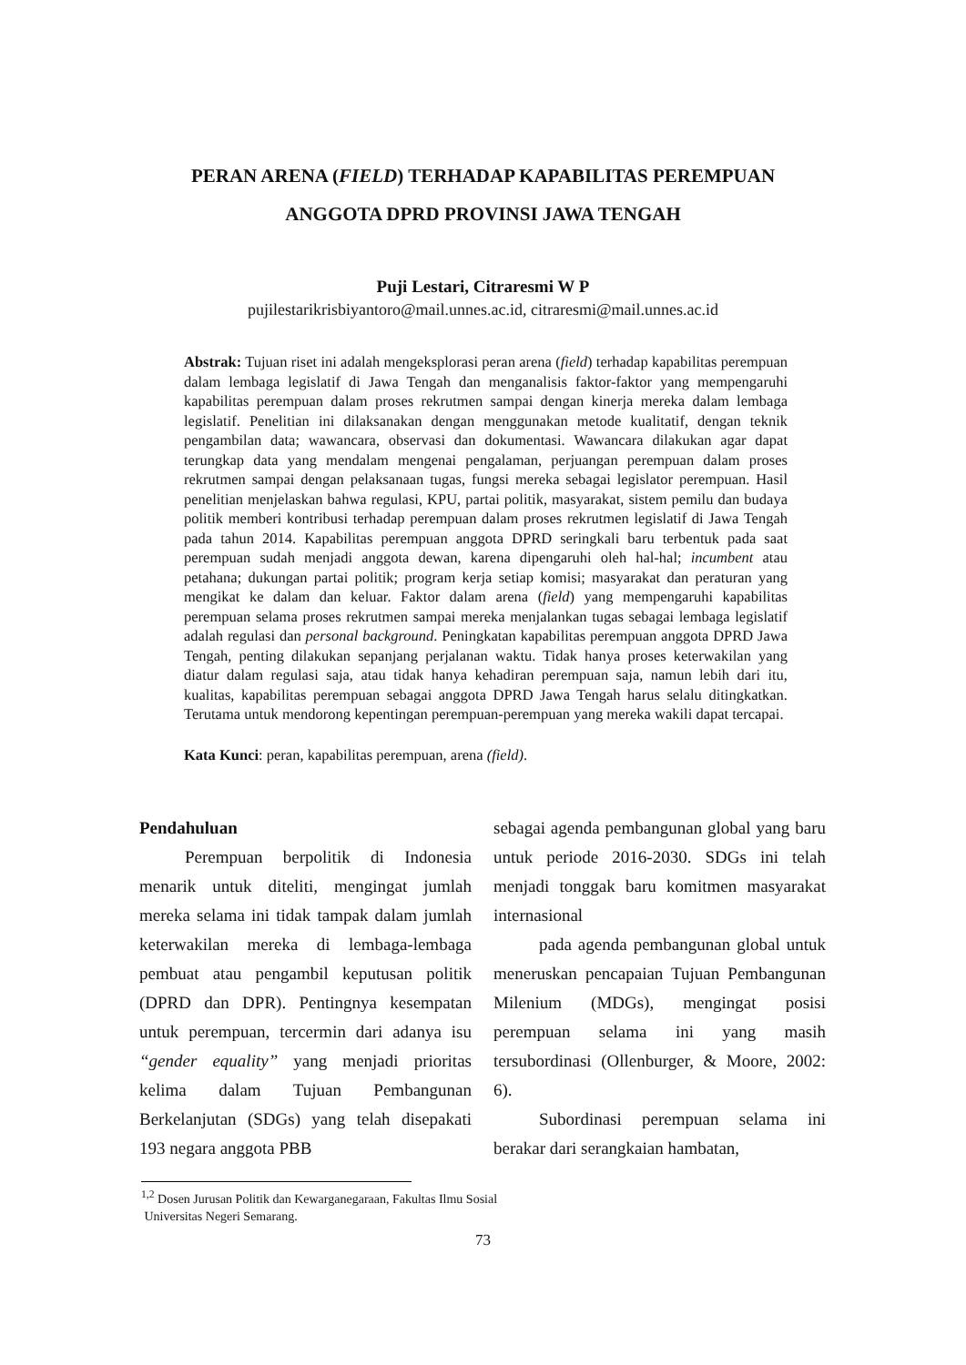PERAN ARENA (FIELD) TERHADAP KAPABILITAS PEREMPUAN
ANGGOTA DPRD PROVINSI JAWA TENGAH
Puji Lestari, Citraresmi W P
pujilestarikrisbiyantoro@mail.unnes.ac.id, citraresmi@mail.unnes.ac.id
Abstrak: Tujuan riset ini adalah mengeksplorasi peran arena (field) terhadap kapabilitas perempuan dalam lembaga legislatif di Jawa Tengah dan menganalisis faktor-faktor yang mempengaruhi kapabilitas perempuan dalam proses rekrutmen sampai dengan kinerja mereka dalam lembaga legislatif. Penelitian ini dilaksanakan dengan menggunakan metode kualitatif, dengan teknik pengambilan data; wawancara, observasi dan dokumentasi. Wawancara dilakukan agar dapat terungkap data yang mendalam mengenai pengalaman, perjuangan perempuan dalam proses rekrutmen sampai dengan pelaksanaan tugas, fungsi mereka sebagai legislator perempuan. Hasil penelitian menjelaskan bahwa regulasi, KPU, partai politik, masyarakat, sistem pemilu dan budaya politik memberi kontribusi terhadap perempuan dalam proses rekrutmen legislatif di Jawa Tengah pada tahun 2014. Kapabilitas perempuan anggota DPRD seringkali baru terbentuk pada saat perempuan sudah menjadi anggota dewan, karena dipengaruhi oleh hal-hal; incumbent atau petahana; dukungan partai politik; program kerja setiap komisi; masyarakat dan peraturan yang mengikat ke dalam dan keluar. Faktor dalam arena (field) yang mempengaruhi kapabilitas perempuan selama proses rekrutmen sampai mereka menjalankan tugas sebagai lembaga legislatif adalah regulasi dan personal background. Peningkatan kapabilitas perempuan anggota DPRD Jawa Tengah, penting dilakukan sepanjang perjalanan waktu. Tidak hanya proses keterwakilan yang diatur dalam regulasi saja, atau tidak hanya kehadiran perempuan saja, namun lebih dari itu, kualitas, kapabilitas perempuan sebagai anggota DPRD Jawa Tengah harus selalu ditingkatkan. Terutama untuk mendorong kepentingan perempuan-perempuan yang mereka wakili dapat tercapai.
Kata Kunci: peran, kapabilitas perempuan, arena (field).
Pendahuluan
Perempuan berpolitik di Indonesia menarik untuk diteliti, mengingat jumlah mereka selama ini tidak tampak dalam jumlah keterwakilan mereka di lembaga-lembaga pembuat atau pengambil keputusan politik (DPRD dan DPR). Pentingnya kesempatan untuk perempuan, tercermin dari adanya isu “gender equality” yang menjadi prioritas kelima dalam Tujuan Pembangunan Berkelanjutan (SDGs) yang telah disepakati 193 negara anggota PBB
sebagai agenda pembangunan global yang baru untuk periode 2016-2030. SDGs ini telah menjadi tonggak baru komitmen masyarakat internasional
pada agenda pembangunan global untuk meneruskan pencapaian Tujuan Pembangunan Milenium (MDGs), mengingat posisi perempuan selama ini yang masih tersubordinasi (Ollenburger, & Moore, 2002: 6).
Subordinasi perempuan selama ini berakar dari serangkaian hambatan,
<sup>1,2</sup> Dosen Jurusan Politik dan Kewarganegaraan, Fakultas Ilmu Sosial
Universitas Negeri Semarang.
73